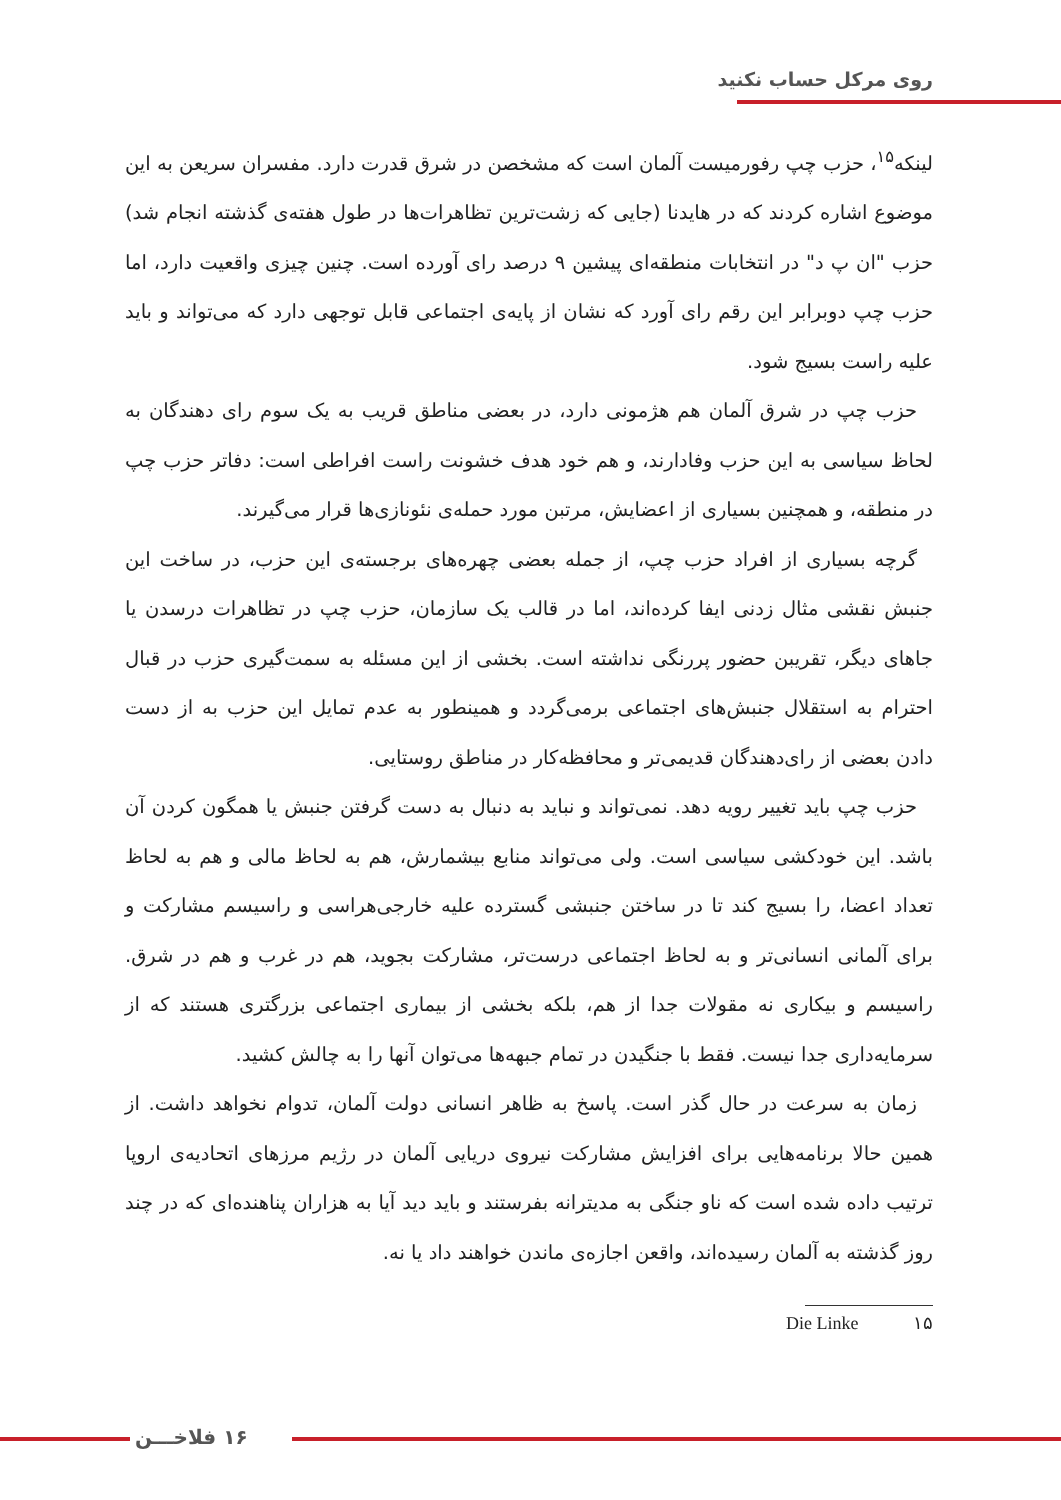روی مرکل حساب نکنید
لینکه<sup>۱۵</sup>، حزب چپ رفورمیست آلمان است که مشخصن در شرق قدرت دارد. مفسران سریعن به این موضوع اشاره کردند که در هایدنا (جایی که زشت‌ترین تظاهرات‌ها در طول هفته‌ی گذشته انجام شد) حزب "ان پ د" در انتخابات منطقه‌ای پیشین ۹ درصد رای آورده است. چنین چیزی واقعیت دارد، اما حزب چپ دوبرابر این رقم رای آورد که نشان از پایه‌ی اجتماعی قابل توجهی دارد که می‌تواند و باید علیه راست بسیج شود.
حزب چپ در شرق آلمان هم هژمونی دارد، در بعضی مناطق قریب به یک سوم رای دهندگان به لحاظ سیاسی به این حزب وفادارند، و هم خود هدف خشونت راست افراطی است: دفاتر حزب چپ در منطقه، و همچنین بسیاری از اعضایش، مرتبن مورد حمله‌ی نئونازی‌ها قرار می‌گیرند.
گرچه بسیاری از افراد حزب چپ، از جمله بعضی چهره‌های برجسته‌ی این حزب، در ساخت این جنبش نقشی مثال زدنی ایفا کرده‌اند، اما در قالب یک سازمان، حزب چپ در تظاهرات درسدن یا جاهای دیگر، تقریبن حضور پررنگی نداشته است. بخشی از این مسئله به سمت‌گیری حزب در قبال احترام به استقلال جنبش‌های اجتماعی برمی‌گردد و همینطور به عدم تمایل این حزب به از دست دادن بعضی از رای‌دهندگان قدیمی‌تر و محافظه‌کار در مناطق روستایی.
حزب چپ باید تغییر رویه دهد. نمی‌تواند و نباید به دنبال به دست گرفتن جنبش یا همگون کردن آن باشد. این خودکشی سیاسی است. ولی می‌تواند منابع بیشمارش، هم به لحاظ مالی و هم به لحاظ تعداد اعضا، را بسیج کند تا در ساختن جنبشی گسترده علیه خارجی‌هراسی و راسیسم مشارکت و برای آلمانی انسانی‌تر و به لحاظ اجتماعی درست‌تر، مشارکت بجوید، هم در غرب و هم در شرق. راسیسم و بیکاری نه مقولات جدا از هم، بلکه بخشی از بیماری اجتماعی بزرگتری هستند که از سرمایه‌داری جدا نیست. فقط با جنگیدن در تمام جبهه‌ها می‌توان آنها را به چالش کشید.
زمان به سرعت در حال گذر است. پاسخ به ظاهر انسانی دولت آلمان، تدوام نخواهد داشت. از همین حالا برنامه‌هایی برای افزایش مشارکت نیروی دریایی آلمان در رژیم مرزهای اتحادیه‌ی اروپا ترتیب داده شده است که ناو جنگی به مدیترانه بفرستند و باید دید آیا به هزاران پناهنده‌ای که در چند روز گذشته به آلمان رسیده‌اند، واقعن اجازه‌ی ماندن خواهند داد یا نه.
۱۵ Die Linke
۱۶ فلاخـــن